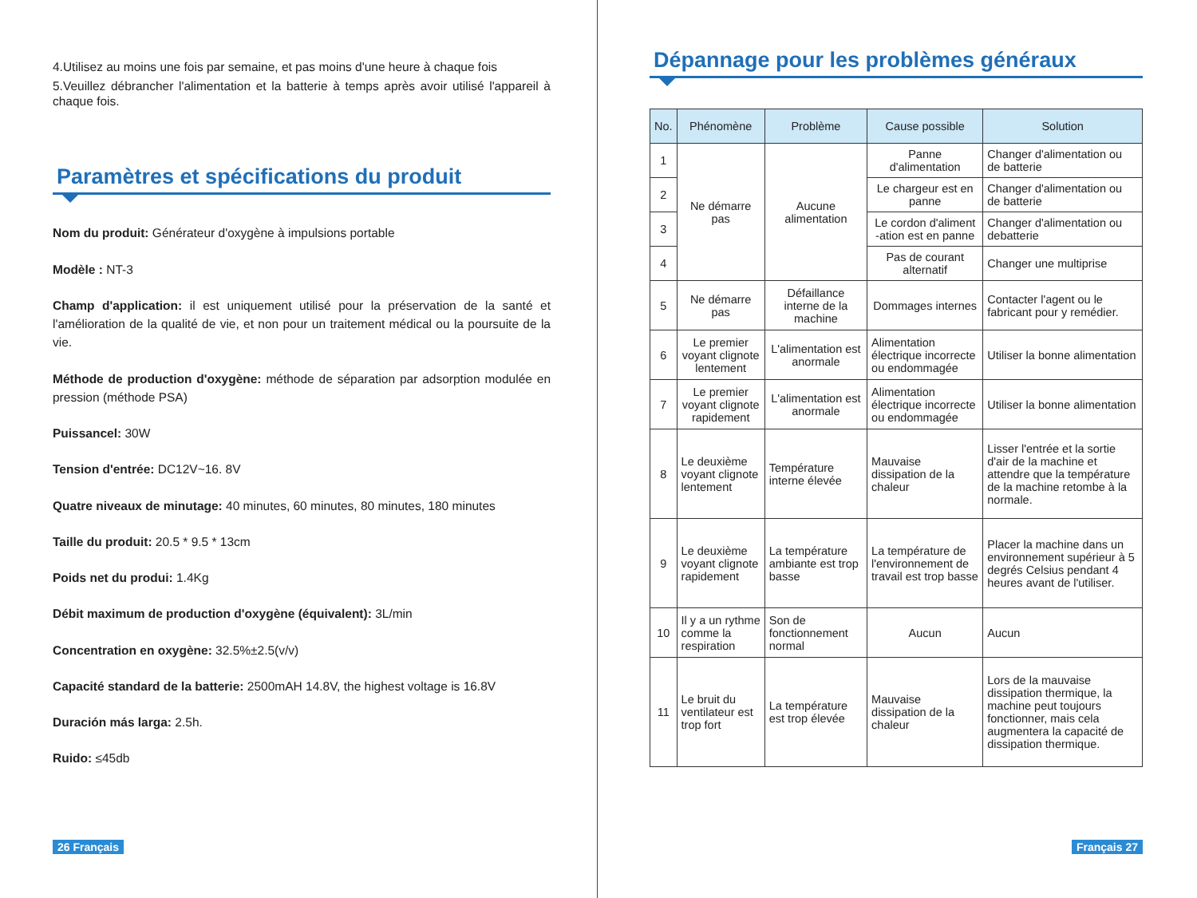4.Utilisez au moins une fois par semaine, et pas moins d'une heure à chaque fois
5.Veuillez débrancher l'alimentation et la batterie à temps après avoir utilisé l'appareil à chaque fois.
Paramètres et spécifications du produit
Nom du produit: Générateur d'oxygène à impulsions portable
Modèle : NT-3
Champ d'application: il est uniquement utilisé pour la préservation de la santé et l'amélioration de la qualité de vie, et non pour un traitement médical ou la poursuite de la vie.
Méthode de production d'oxygène: méthode de séparation par adsorption modulée en pression (méthode PSA)
Puissancel: 30W
Tension d'entrée: DC12V~16. 8V
Quatre niveaux de minutage: 40 minutes, 60 minutes, 80 minutes, 180 minutes
Taille du produit: 20.5 * 9.5 * 13cm
Poids net du produi: 1.4Kg
Débit maximum de production d'oxygène (équivalent): 3L/min
Concentration en oxygène: 32.5%±2.5(v/v)
Capacité standard de la batterie: 2500mAH 14.8V, the highest voltage is 16.8V
Duración más larga: 2.5h.
Ruido: ≤45db
26 Français
Dépannage pour les problèmes généraux
| No. | Phénomène | Problème | Cause possible | Solution |
| --- | --- | --- | --- | --- |
| 1 | Ne démarre pas | Aucune alimentation | Panne d'alimentation | Changer d'alimentation ou de batterie |
| 2 | | | Le chargeur est en panne | Changer d'alimentation ou de batterie |
| 3 | | | Le cordon d'aliment -ation est en panne | Changer d'alimentation ou debatterie |
| 4 | | | Pas de courant alternatif | Changer une multiprise |
| 5 | Ne démarre pas | Défaillance interne de la machine | Dommages internes | Contacter l'agent ou le fabricant pour y remédier. |
| 6 | Le premier voyant clignote lentement | L'alimentation est anormale | Alimentation électrique incorrecte ou endommagée | Utiliser la bonne alimentation |
| 7 | Le premier voyant clignote rapidement | L'alimentation est anormale | Alimentation électrique incorrecte ou endommagée | Utiliser la bonne alimentation |
| 8 | Le deuxième voyant clignote lentement | Température interne élevée | Mauvaise dissipation de la chaleur | Lisser l'entrée et la sortie d'air de la machine et attendre que la température de la machine retombe à la normale. |
| 9 | Le deuxième voyant clignote rapidement | La température ambiante est trop basse | La température de l'environnement de travail est trop basse | Placer la machine dans un environnement supérieur à 5 degrés Celsius pendant 4 heures avant de l'utiliser. |
| 10 | Il y a un rythme comme la respiration | Son de fonctionnement normal | Aucun | Aucun |
| 11 | Le bruit du ventilateur est trop fort | La température est trop élevée | Mauvaise dissipation de la chaleur | Lors de la mauvaise dissipation thermique, la machine peut toujours fonctionner, mais cela augmentera la capacité de dissipation thermique. |
Français 27